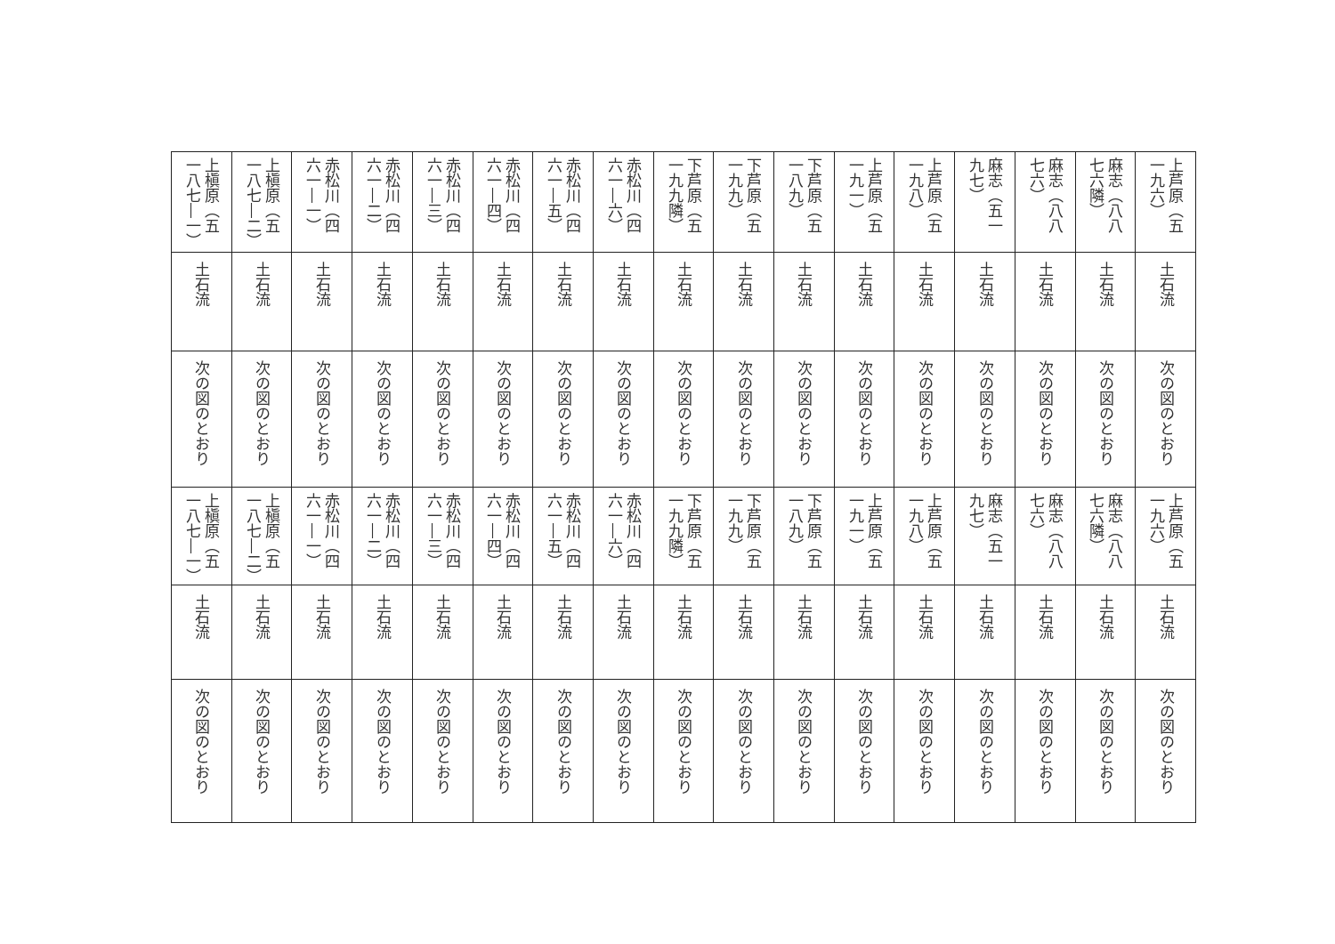| 上芦原（五一九六） | 麻志（八八七六隣） | 麻志（八八七六） | 麻志（五一九七） | 上芦原（五一九八） | 上芦原（五一九一） | 下芦原（五一八九） | 下芦原（五一九九） | 下芦原（五一九九隣） | 赤松川（四六一―六） | 赤松川（四六一―五） | 赤松川（四六一―四） | 赤松川（四六一―三） | 赤松川（四六一―二） | 赤松川（四六一―一） | 上槇原（五一八七―二） | 上槇原（五一八七―一） |
| 土石流 | 土石流 | 土石流 | 土石流 | 土石流 | 土石流 | 土石流 | 土石流 | 土石流 | 土石流 | 土石流 | 土石流 | 土石流 | 土石流 | 土石流 | 土石流 | 土石流 |
| 次の図のとおり | 次の図のとおり | 次の図のとおり | 次の図のとおり | 次の図のとおり | 次の図のとおり | 次の図のとおり | 次の図のとおり | 次の図のとおり | 次の図のとおり | 次の図のとおり | 次の図のとおり | 次の図のとおり | 次の図のとおり | 次の図のとおり | 次の図のとおり | 次の図のとおり |
| 上芦原（五一九六） | 麻志（八八七六隣） | 麻志（八八七六） | 麻志（五一九七） | 上芦原（五一九八） | 上芦原（五一九一） | 下芦原（五一八九） | 下芦原（五一九九） | 下芦原（五一九九隣） | 赤松川（四六一―六） | 赤松川（四六一―五） | 赤松川（四六一―四） | 赤松川（四六一―三） | 赤松川（四六一―二） | 赤松川（四六一―一） | 上槇原（五一八七―二） | 上槇原（五一八七―一） |
| 土石流 | 土石流 | 土石流 | 土石流 | 土石流 | 土石流 | 土石流 | 土石流 | 土石流 | 土石流 | 土石流 | 土石流 | 土石流 | 土石流 | 土石流 | 土石流 | 土石流 |
| 次の図のとおり | 次の図のとおり | 次の図のとおり | 次の図のとおり | 次の図のとおり | 次の図のとおり | 次の図のとおり | 次の図のとおり | 次の図のとおり | 次の図のとおり | 次の図のとおり | 次の図のとおり | 次の図のとおり | 次の図のとおり | 次の図のとおり | 次の図のとおり | 次の図のとおり |